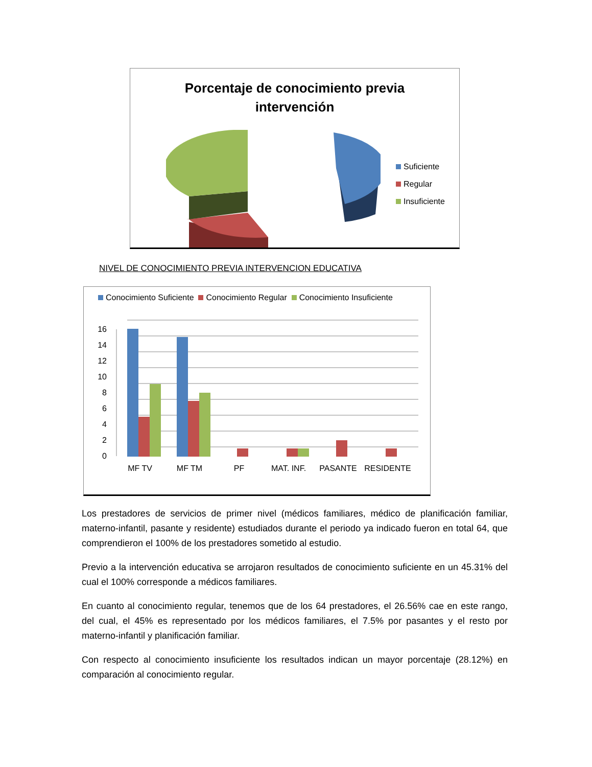Porcentaje de conocimiento previa
intervención
Suficiente
Regular
Insuficiente
NIVEL DE CONOCIMIENTO PREVIA INTERVENCION EDUCATIVA
Conocimiento Suficiente Conocimiento Regular Conocimiento Insuficiente
0
2
4
6
8
10
12
14
16
MF TV
MF TM
PF
MAT. INF.
PASANTE
RESIDENTE
Los prestadores de servicios de primer nivel (médicos familiares, médico de planificación familiar, materno-infantil, pasante y residente) estudiados durante el periodo ya indicado fueron en total 64, que comprendieron el 100% de los prestadores sometido al estudio.
Previo a la intervención educativa se arrojaron resultados de conocimiento suficiente en un 45.31% del cual el 100% corresponde a médicos familiares.
En cuanto al conocimiento regular, tenemos que de los 64 prestadores, el 26.56% cae en este rango, del cual, el 45% es representado por los médicos familiares, el 7.5% por pasantes y el resto por materno-infantil y planificación familiar.
Con respecto al conocimiento insuficiente los resultados indican un mayor porcentaje (28.12%) en comparación al conocimiento regular.